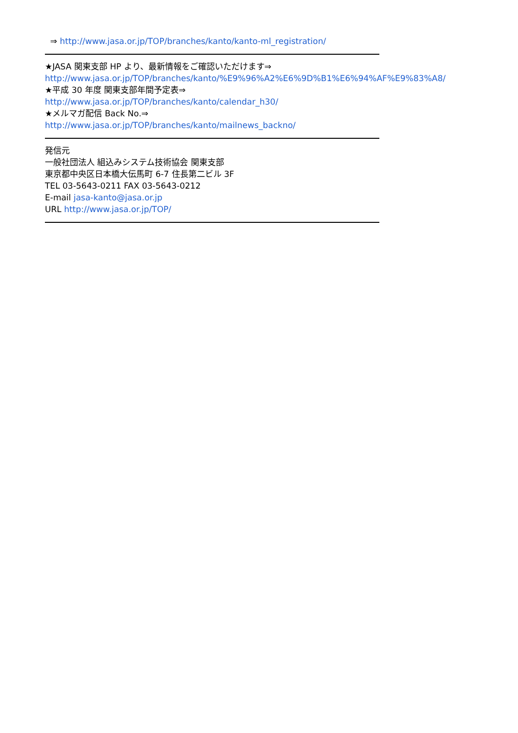⇒ http://www.jasa.or.jp/TOP/branches/kanto/kanto-ml_registration/
★JASA 関東支部 HP より、最新情報をご確認いただけます⇒
http://www.jasa.or.jp/TOP/branches/kanto/%E9%96%A2%E6%9D%B1%E6%94%AF%E9%83%A8/
★平成 30 年度 関東支部年間予定表⇒
http://www.jasa.or.jp/TOP/branches/kanto/calendar_h30/
★メルマガ配信 Back No.⇒
http://www.jasa.or.jp/TOP/branches/kanto/mailnews_backno/
発信元
一般社団法人 組込みシステム技術協会 関東支部
東京都中央区日本橋大伝馬町 6-7 住長第二ビル 3F
TEL 03-5643-0211 FAX 03-5643-0212
E-mail jasa-kanto@jasa.or.jp
URL http://www.jasa.or.jp/TOP/